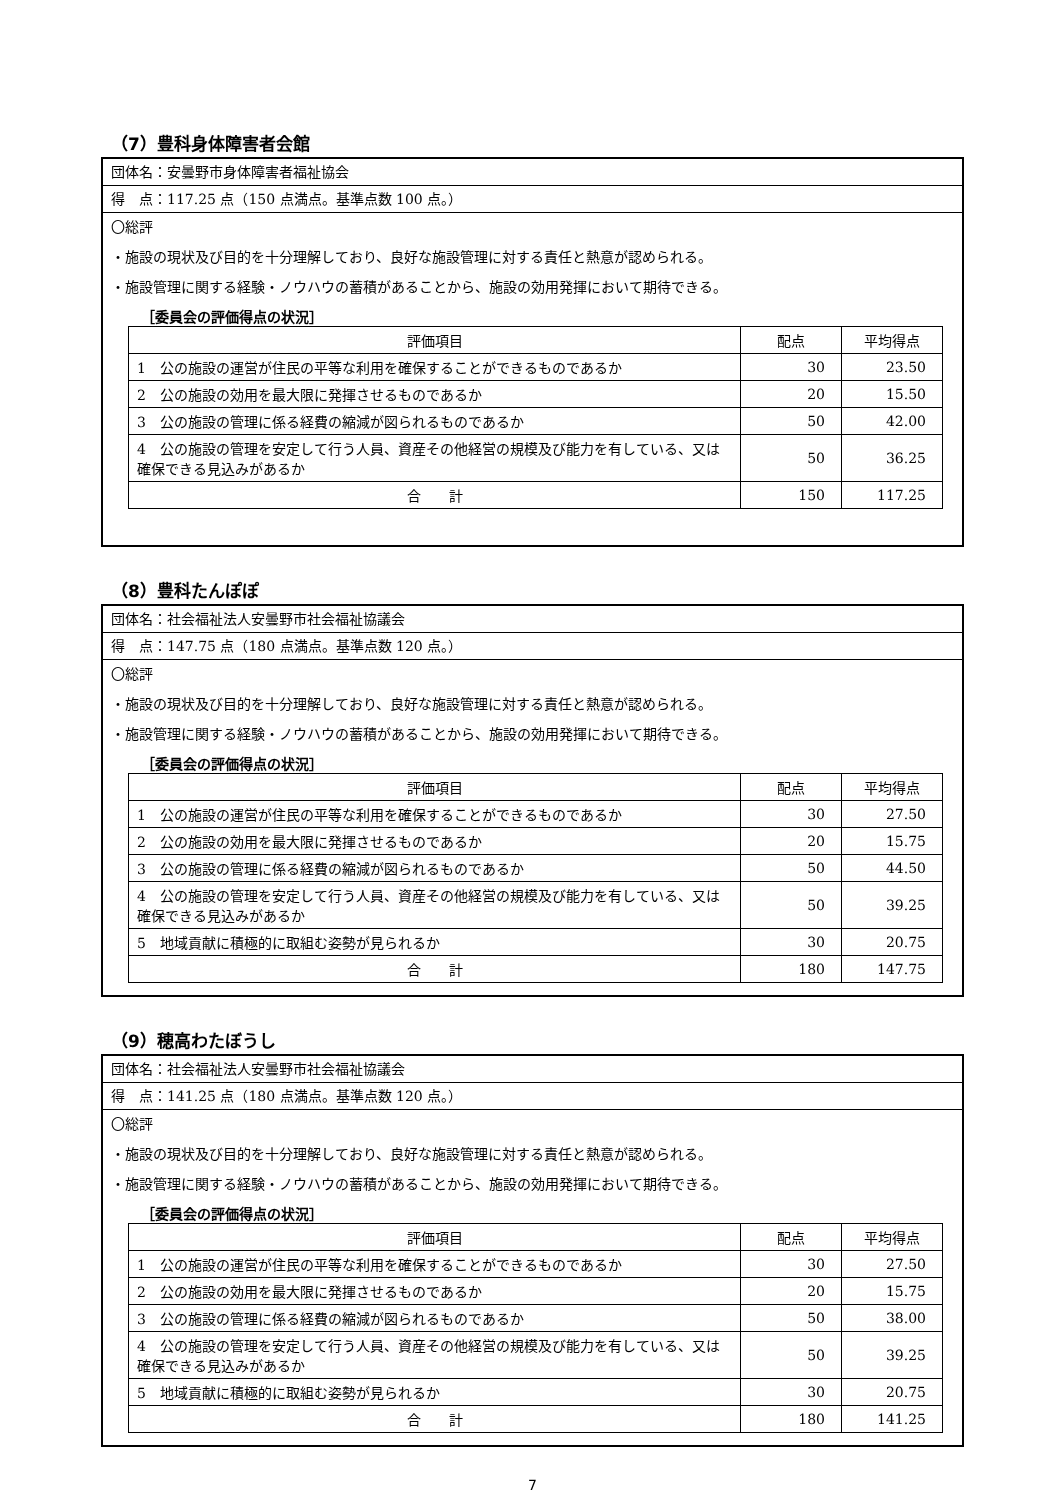（7）豊科身体障害者会館
団体名：安曇野市身体障害者福祉協会
得　点：117.25 点（150 点満点。基準点数 100 点。）
〇総評
・施設の現状及び目的を十分理解しており、良好な施設管理に対する責任と熱意が認められる。
・施設管理に関する経験・ノウハウの蓄積があることから、施設の効用発揮において期待できる。
［委員会の評価得点の状況］
| 評価項目 | 配点 | 平均得点 |
| --- | --- | --- |
| 1 公の施設の運営が住民の平等な利用を確保することができるものであるか | 30 | 23.50 |
| 2 公の施設の効用を最大限に発揮させるものであるか | 20 | 15.50 |
| 3 公の施設の管理に係る経費の縮減が図られるものであるか | 50 | 42.00 |
| 4 公の施設の管理を安定して行う人員、資産その他経営の規模及び能力を有している、又は確保できる見込みがあるか | 50 | 36.25 |
| 合 計 | 150 | 117.25 |
（8）豊科たんぽぽ
団体名：社会福祉法人安曇野市社会福祉協議会
得　点：147.75 点（180 点満点。基準点数 120 点。）
〇総評
・施設の現状及び目的を十分理解しており、良好な施設管理に対する責任と熱意が認められる。
・施設管理に関する経験・ノウハウの蓄積があることから、施設の効用発揮において期待できる。
［委員会の評価得点の状況］
| 評価項目 | 配点 | 平均得点 |
| --- | --- | --- |
| 1 公の施設の運営が住民の平等な利用を確保することができるものであるか | 30 | 27.50 |
| 2 公の施設の効用を最大限に発揮させるものであるか | 20 | 15.75 |
| 3 公の施設の管理に係る経費の縮減が図られるものであるか | 50 | 44.50 |
| 4 公の施設の管理を安定して行う人員、資産その他経営の規模及び能力を有している、又は確保できる見込みがあるか | 50 | 39.25 |
| 5 地域貢献に積極的に取組む姿勢が見られるか | 30 | 20.75 |
| 合 計 | 180 | 147.75 |
（9）穂高わたぼうし
団体名：社会福祉法人安曇野市社会福祉協議会
得　点：141.25 点（180 点満点。基準点数 120 点。）
〇総評
・施設の現状及び目的を十分理解しており、良好な施設管理に対する責任と熱意が認められる。
・施設管理に関する経験・ノウハウの蓄積があることから、施設の効用発揮において期待できる。
［委員会の評価得点の状況］
| 評価項目 | 配点 | 平均得点 |
| --- | --- | --- |
| 1 公の施設の運営が住民の平等な利用を確保することができるものであるか | 30 | 27.50 |
| 2 公の施設の効用を最大限に発揮させるものであるか | 20 | 15.75 |
| 3 公の施設の管理に係る経費の縮減が図られるものであるか | 50 | 38.00 |
| 4 公の施設の管理を安定して行う人員、資産その他経営の規模及び能力を有している、又は確保できる見込みがあるか | 50 | 39.25 |
| 5 地域貢献に積極的に取組む姿勢が見られるか | 30 | 20.75 |
| 合 計 | 180 | 141.25 |
7